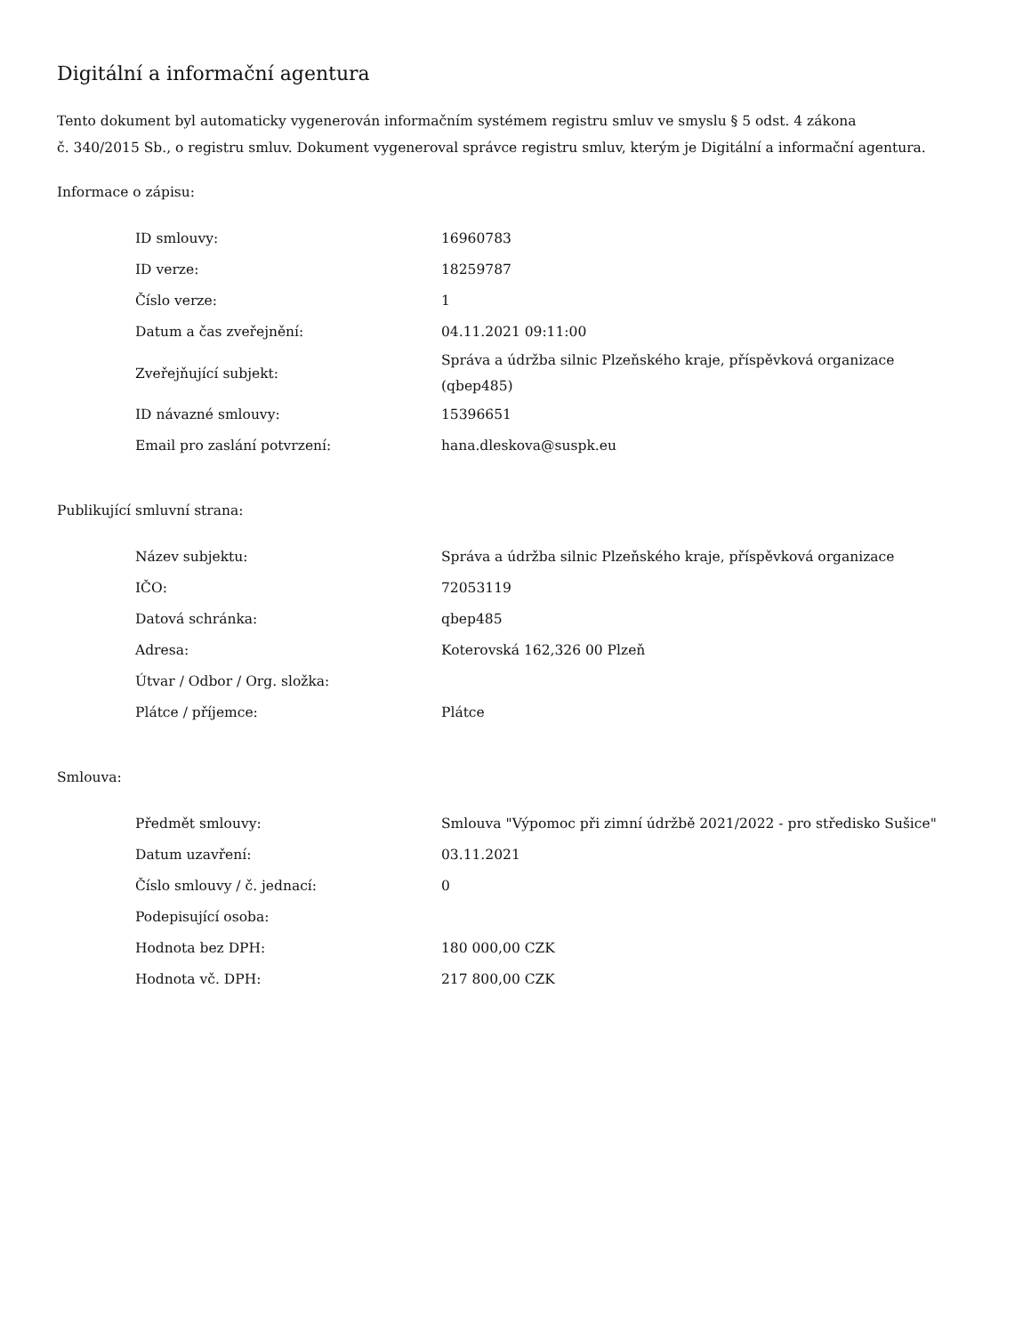Digitální a informační agentura
Tento dokument byl automaticky vygenerován informačním systémem registru smluv ve smyslu § 5 odst. 4 zákona
č. 340/2015 Sb., o registru smluv. Dokument vygeneroval správce registru smluv, kterým je Digitální a informační agentura.
Informace o zápisu:
| ID smlouvy: | 16960783 |
| ID verze: | 18259787 |
| Číslo verze: | 1 |
| Datum a čas zveřejnění: | 04.11.2021 09:11:00 |
| Zveřejňující subjekt: | Správa a údržba silnic Plzeňského kraje, příspěvková organizace (qbep485) |
| ID návazné smlouvy: | 15396651 |
| Email pro zaslání potvrzení: | hana.dleskova@suspk.eu |
Publikující smluvní strana:
| Název subjektu: | Správa a údržba silnic Plzeňského kraje, příspěvková organizace |
| IČO: | 72053119 |
| Datová schránka: | qbep485 |
| Adresa: | Koterovská 162,326 00 Plzeň |
| Útvar / Odbor / Org. složka: | |
| Plátce / příjemce: | Plátce |
Smlouva:
| Předmět smlouvy: | Smlouva "Výpomoc při zimní údržbě 2021/2022 - pro středisko Sušice" |
| Datum uzavření: | 03.11.2021 |
| Číslo smlouvy / č. jednací: | 0 |
| Podepisující osoba: | |
| Hodnota bez DPH: | 180 000,00 CZK |
| Hodnota vč. DPH: | 217 800,00 CZK |